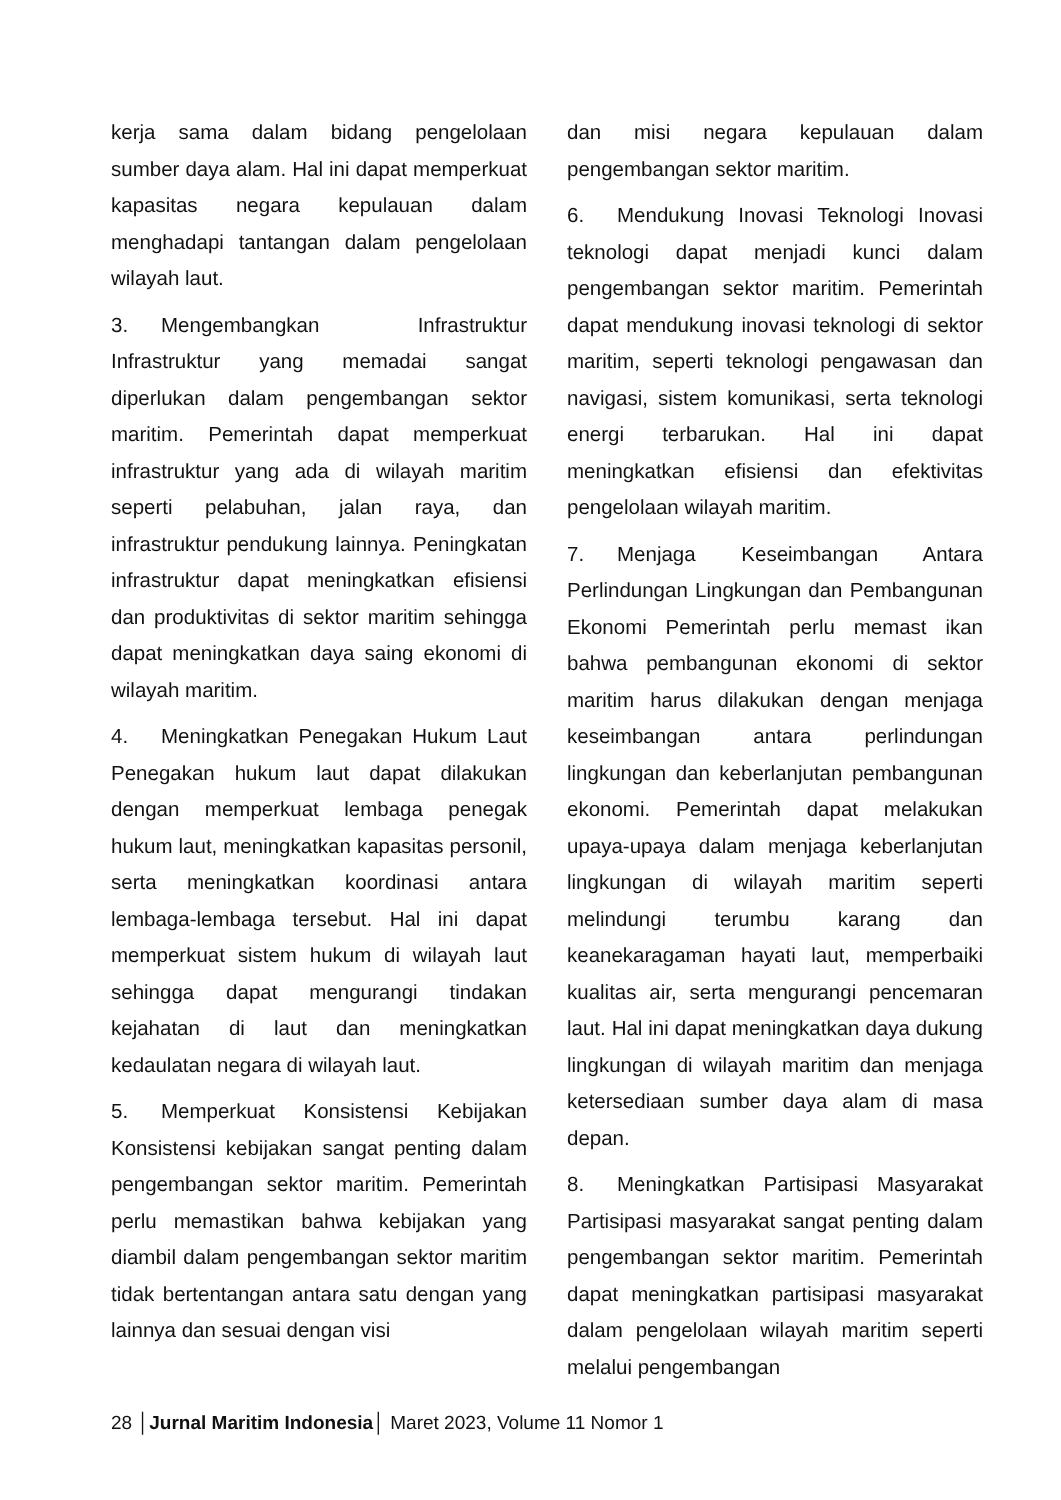kerja sama dalam bidang pengelolaan sumber daya alam. Hal ini dapat memperkuat kapasitas negara kepulauan dalam menghadapi tantangan dalam pengelolaan wilayah laut.
3. Mengembangkan Infrastruktur Infrastruktur yang memadai sangat diperlukan dalam pengembangan sektor maritim. Pemerintah dapat memperkuat infrastruktur yang ada di wilayah maritim seperti pelabuhan, jalan raya, dan infrastruktur pendukung lainnya. Peningkatan infrastruktur dapat meningkatkan efisiensi dan produktivitas di sektor maritim sehingga dapat meningkatkan daya saing ekonomi di wilayah maritim.
4. Meningkatkan Penegakan Hukum Laut Penegakan hukum laut dapat dilakukan dengan memperkuat lembaga penegak hukum laut, meningkatkan kapasitas personil, serta meningkatkan koordinasi antara lembaga-lembaga tersebut. Hal ini dapat memperkuat sistem hukum di wilayah laut sehingga dapat mengurangi tindakan kejahatan di laut dan meningkatkan kedaulatan negara di wilayah laut.
5. Memperkuat Konsistensi Kebijakan Konsistensi kebijakan sangat penting dalam pengembangan sektor maritim. Pemerintah perlu memastikan bahwa kebijakan yang diambil dalam pengembangan sektor maritim tidak bertentangan antara satu dengan yang lainnya dan sesuai dengan visi
dan misi negara kepulauan dalam pengembangan sektor maritim.
6. Mendukung Inovasi Teknologi Inovasi teknologi dapat menjadi kunci dalam pengembangan sektor maritim. Pemerintah dapat mendukung inovasi teknologi di sektor maritim, seperti teknologi pengawasan dan navigasi, sistem komunikasi, serta teknologi energi terbarukan. Hal ini dapat meningkatkan efisiensi dan efektivitas pengelolaan wilayah maritim.
7. Menjaga Keseimbangan Antara Perlindungan Lingkungan dan Pembangunan Ekonomi Pemerintah perlu memast ikan bahwa pembangunan ekonomi di sektor maritim harus dilakukan dengan menjaga keseimbangan antara perlindungan lingkungan dan keberlanjutan pembangunan ekonomi. Pemerintah dapat melakukan upaya-upaya dalam menjaga keberlanjutan lingkungan di wilayah maritim seperti melindungi terumbu karang dan keanekaragaman hayati laut, memperbaiki kualitas air, serta mengurangi pencemaran laut. Hal ini dapat meningkatkan daya dukung lingkungan di wilayah maritim dan menjaga ketersediaan sumber daya alam di masa depan.
8. Meningkatkan Partisipasi Masyarakat Partisipasi masyarakat sangat penting dalam pengembangan sektor maritim. Pemerintah dapat meningkatkan partisipasi masyarakat dalam pengelolaan wilayah maritim seperti melalui pengembangan
28 │Jurnal Maritim Indonesia│ Maret 2023, Volume 11 Nomor 1